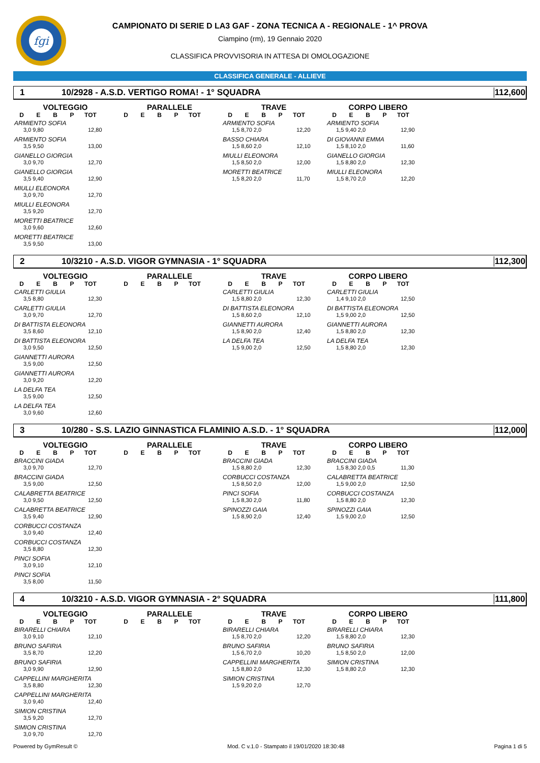fgi
CAMPIONATO DI SERIE D LA3 GAF - ZONA TECNICA A - REGIONALE - 1^ PROVA
Ciampino (rm), 19 Gennaio 2020
CLASSIFICA PROVVISORIA IN ATTESA DI OMOLOGAZIONE
CLASSIFICA GENERALE - ALLIEVE
1 10/2928 - A.S.D. VERTIGO ROMA! - 1° SQUADRA 112,600
| VOLTEGGIO | PARALLELE | TRAVE | CORPO LIBERO |
| --- | --- | --- | --- |
| D E B P TOT | D E B P TOT | D E B P TOT | D E B P TOT |
| ARMIENTO SOFIA 3,0 9,80 12,80 | | ARMIENTO SOFIA 1,5 8,70 2,0 12,20 | ARMIENTO SOFIA 1,5 9,40 2,0 12,90 |
| ARMIENTO SOFIA 3,5 9,50 13,00 | | BASSO CHIARA 1,5 8,60 2,0 12,10 | DI GIOVANNI EMMA 1,5 8,10 2,0 11,60 |
| GIANELLO GIORGIA 3,0 9,70 12,70 | | MIULLI ELEONORA 1,5 8,50 2,0 12,00 | GIANELLO GIORGIA 1,5 8,80 2,0 12,30 |
| GIANELLO GIORGIA 3,5 9,40 12,90 | | MORETTI BEATRICE 1,5 8,20 2,0 11,70 | MIULLI ELEONORA 1,5 8,70 2,0 12,20 |
| MIULLI ELEONORA 3,0 9,70 12,70 | | | |
| MIULLI ELEONORA 3,5 9,20 12,70 | | | |
| MORETTI BEATRICE 3,0 9,60 12,60 | | | |
| MORETTI BEATRICE 3,5 9,50 13,00 | | | |
2 10/3210 - A.S.D. VIGOR GYMNASIA - 1° SQUADRA 112,300
| VOLTEGGIO | PARALLELE | TRAVE | CORPO LIBERO |
| --- | --- | --- | --- |
| D E B P TOT | D E B P TOT | D E B P TOT | D E B P TOT |
| CARLETTI GIULIA 3,5 8,80 12,30 | | CARLETTI GIULIA 1,5 8,80 2,0 12,30 | CARLETTI GIULIA 1,4 9,10 2,0 12,50 |
| CARLETTI GIULIA 3,0 9,70 12,70 | | DI BATTISTA ELEONORA 1,5 8,60 2,0 12,10 | DI BATTISTA ELEONORA 1,5 9,00 2,0 12,50 |
| DI BATTISTA ELEONORA 3,5 8,60 12,10 | | GIANNETTI AURORA 1,5 8,90 2,0 12,40 | GIANNETTI AURORA 1,5 8,80 2,0 12,30 |
| DI BATTISTA ELEONORA 3,0 9,50 12,50 | | LA DELFA TEA 1,5 9,00 2,0 12,50 | LA DELFA TEA 1,5 8,80 2,0 12,30 |
| GIANNETTI AURORA 3,5 9,00 12,50 | | | |
| GIANNETTI AURORA 3,0 9,20 12,20 | | | |
| LA DELFA TEA 3,5 9,00 12,50 | | | |
| LA DELFA TEA 3,0 9,60 12,60 | | | |
3 10/280 - S.S. LAZIO GINNASTICA FLAMINIO A.S.D. - 1° SQUADRA 112,000
| VOLTEGGIO | PARALLELE | TRAVE | CORPO LIBERO |
| --- | --- | --- | --- |
| D E B P TOT | D E B P TOT | D E B P TOT | D E B P TOT |
| BRACCINI GIADA 3,0 9,70 12,70 | | BRACCINI GIADA 1,5 8,80 2,0 12,30 | BRACCINI GIADA 1,5 8,30 2,0 0,5 11,30 |
| BRACCINI GIADA 3,5 9,00 12,50 | | CORBUCCI COSTANZA 1,5 8,50 2,0 12,00 | CALABRETTA BEATRICE 1,5 9,00 2,0 12,50 |
| CALABRETTA BEATRICE 3,0 9,50 12,50 | | PINCI SOFIA 1,5 8,30 2,0 11,80 | CORBUCCI COSTANZA 1,5 8,80 2,0 12,30 |
| CALABRETTA BEATRICE 3,5 9,40 12,90 | | SPINOZZI GAIA 1,5 8,90 2,0 12,40 | SPINOZZI GAIA 1,5 9,00 2,0 12,50 |
| CORBUCCI COSTANZA 3,0 9,40 12,40 | | | |
| CORBUCCI COSTANZA 3,5 8,80 12,30 | | | |
| PINCI SOFIA 3,0 9,10 12,10 | | | |
| PINCI SOFIA 3,5 8,00 11,50 | | | |
4 10/3210 - A.S.D. VIGOR GYMNASIA - 2° SQUADRA 111,800
| VOLTEGGIO | PARALLELE | TRAVE | CORPO LIBERO |
| --- | --- | --- | --- |
| D E B P TOT | D E B P TOT | D E B P TOT | D E B P TOT |
| BIRARELLI CHIARA 3,0 9,10 12,10 | | BIRARELLI CHIARA 1,5 8,70 2,0 12,20 | BIRARELLI CHIARA 1,5 8,80 2,0 12,30 |
| BRUNO SAFIRIA 3,5 8,70 12,20 | | BRUNO SAFIRIA 1,5 6,70 2,0 10,20 | BRUNO SAFIRIA 1,5 8,50 2,0 12,00 |
| BRUNO SAFIRIA 3,0 9,90 12,90 | | CAPPELLINI MARGHERITA 1,5 8,80 2,0 12,30 | SIMION CRISTINA 1,5 8,80 2,0 12,30 |
| CAPPELLINI MARGHERITA 3,5 8,80 12,30 | | SIMION CRISTINA 1,5 9,20 2,0 12,70 | |
| CAPPELLINI MARGHERITA 3,0 9,40 12,40 | | | |
| SIMION CRISTINA 3,5 9,20 12,70 | | | |
| SIMION CRISTINA 3,0 9,70 12,70 | | | |
Powered by GymResult © Mod. C v.1.0 - Stampato il 19/01/2020 18:30:48 Pagina 1 di 5